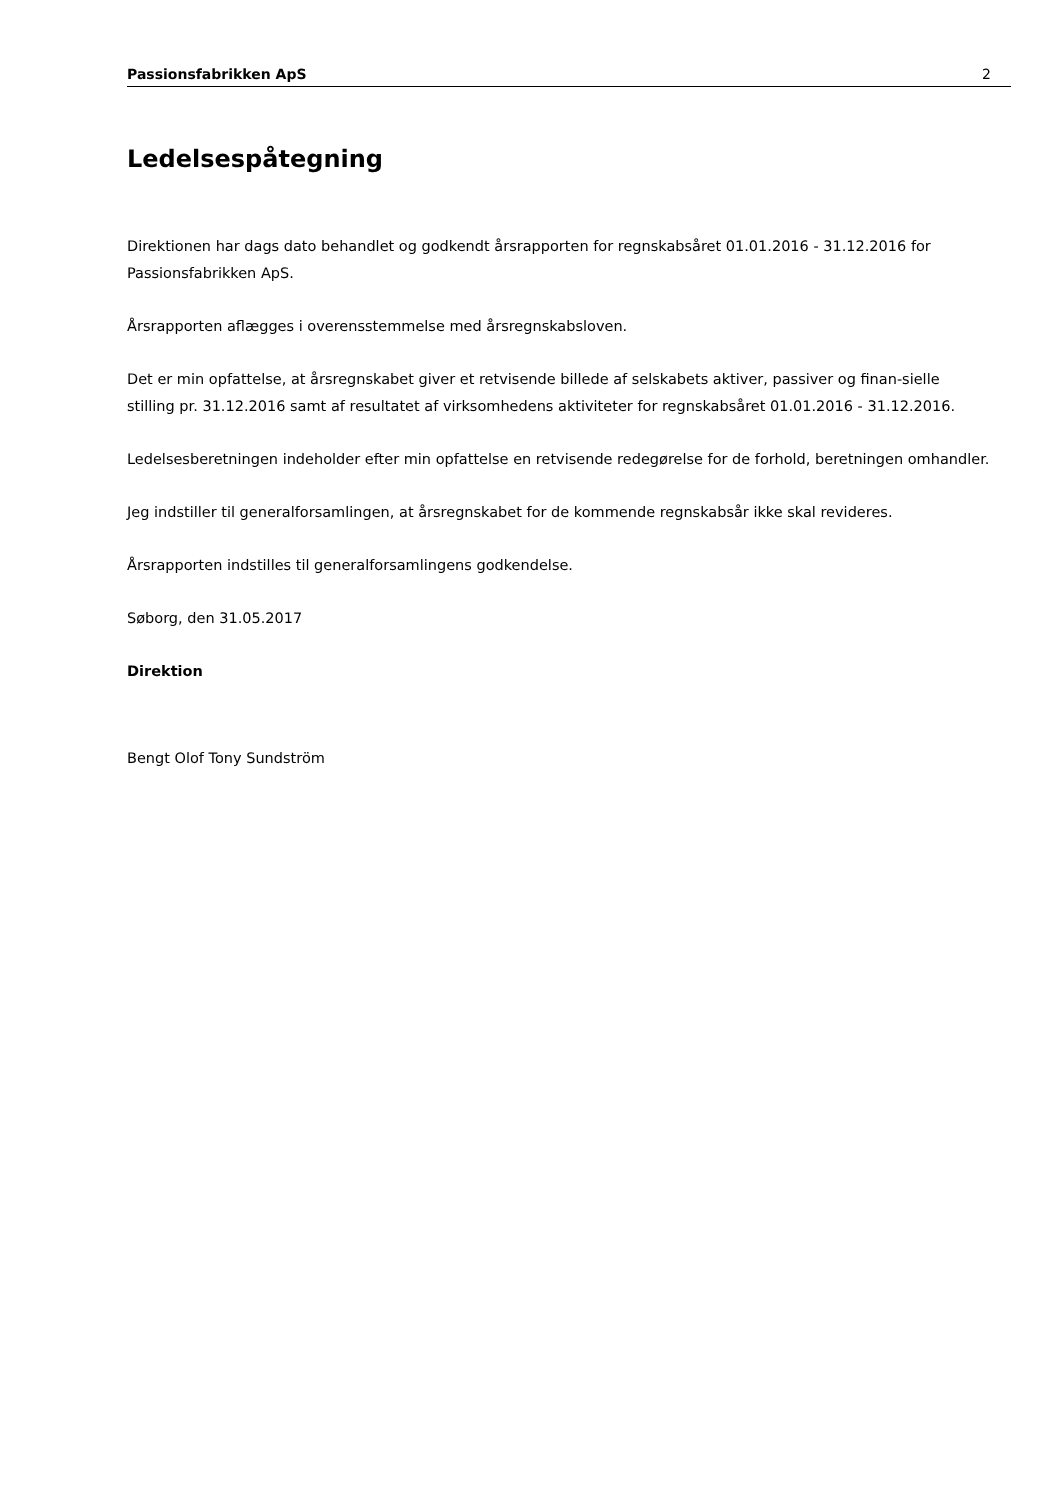Passionsfabrikken ApS 2
Ledelsespåtegning
Direktionen har dags dato behandlet og godkendt årsrapporten for regnskabsåret 01.01.2016 - 31.12.2016 for Passionsfabrikken ApS.
Årsrapporten aflægges i overensstemmelse med årsregnskabsloven.
Det er min opfattelse, at årsregnskabet giver et retvisende billede af selskabets aktiver, passiver og finan-sielle stilling pr. 31.12.2016 samt af resultatet af virksomhedens aktiviteter for regnskabsåret 01.01.2016 - 31.12.2016.
Ledelsesberetningen indeholder efter min opfattelse en retvisende redegørelse for de forhold, beretningen omhandler.
Jeg indstiller til generalforsamlingen, at årsregnskabet for de kommende regnskabsår ikke skal revideres.
Årsrapporten indstilles til generalforsamlingens godkendelse.
Søborg, den 31.05.2017
Direktion
Bengt Olof Tony Sundström